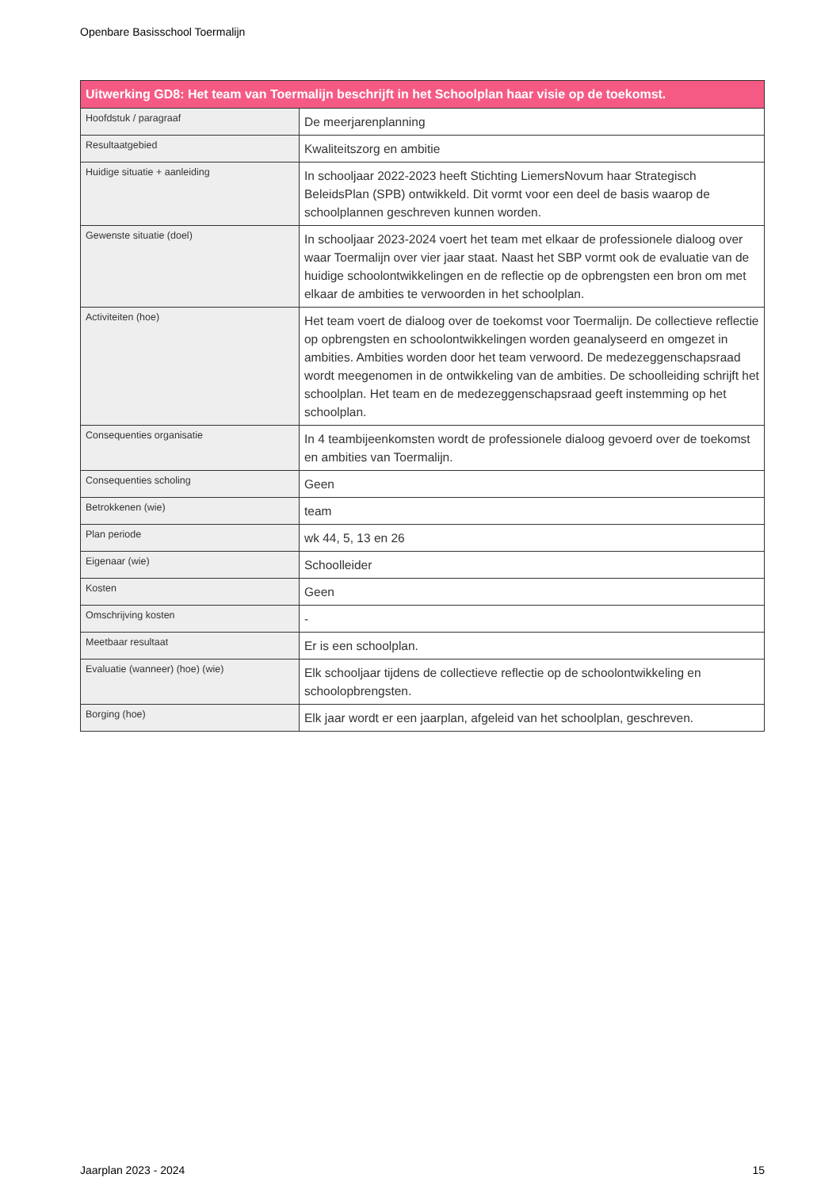Openbare Basisschool Toermalijn
| Uitwerking GD8: Het team van Toermalijn beschrijft in het Schoolplan haar visie op de toekomst. | |
| --- | --- |
| Hoofdstuk / paragraaf | De meerjarenplanning |
| Resultaatgebied | Kwaliteitszorg en ambitie |
| Huidige situatie + aanleiding | In schooljaar 2022-2023 heeft Stichting LiemersNovum haar Strategisch BeleidsPlan (SPB) ontwikkeld. Dit vormt voor een deel de basis waarop de schoolplannen geschreven kunnen worden. |
| Gewenste situatie (doel) | In schooljaar 2023-2024 voert het team met elkaar de professionele dialoog over waar Toermalijn over vier jaar staat. Naast het SBP vormt ook de evaluatie van de huidige schoolontwikkelingen en de reflectie op de opbrengsten een bron om met elkaar de ambities te verwoorden in het schoolplan. |
| Activiteiten (hoe) | Het team voert de dialoog over de toekomst voor Toermalijn. De collectieve reflectie op opbrengsten en schoolontwikkelingen worden geanalyseerd en omgezet in ambities. Ambities worden door het team verwoord. De medezeggenschapsraad wordt meegenomen in de ontwikkeling van de ambities. De schoolleiding schrijft het schoolplan. Het team en de medezeggenschapsraad geeft instemming op het schoolplan. |
| Consequenties organisatie | In 4 teambijeenkomsten wordt de professionele dialoog gevoerd over de toekomst en ambities van Toermalijn. |
| Consequenties scholing | Geen |
| Betrokkenen (wie) | team |
| Plan periode | wk 44, 5, 13 en 26 |
| Eigenaar (wie) | Schoolleider |
| Kosten | Geen |
| Omschrijving kosten | - |
| Meetbaar resultaat | Er is een schoolplan. |
| Evaluatie (wanneer) (hoe) (wie) | Elk schooljaar tijdens de collectieve reflectie op de schoolontwikkeling en schoolopbrengsten. |
| Borging (hoe) | Elk jaar wordt er een jaarplan, afgeleid van het schoolplan, geschreven. |
Jaarplan 2023 - 2024 15